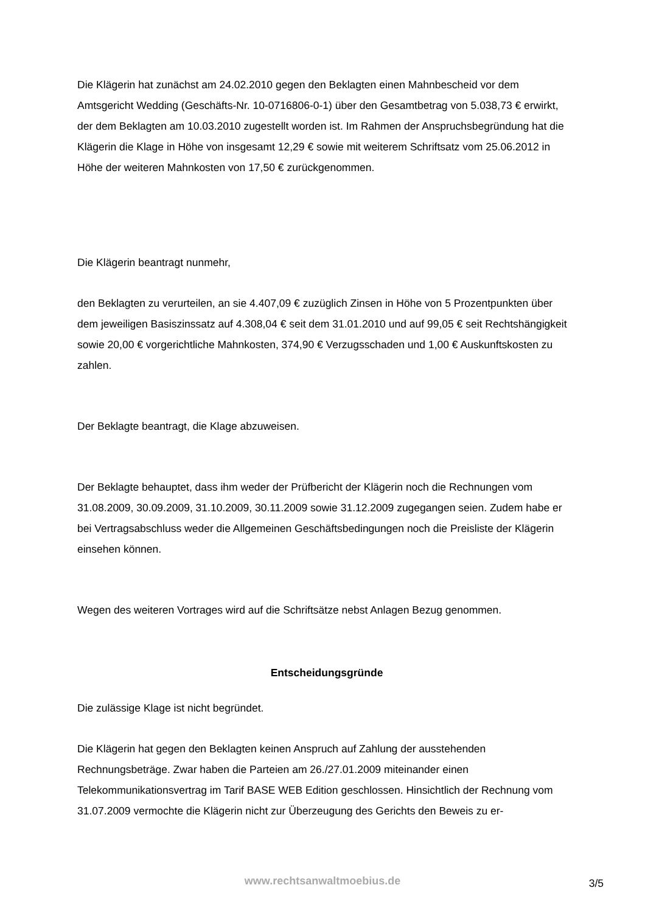Die Klägerin hat zunächst am 24.02.2010 gegen den Beklagten einen Mahnbescheid vor dem Amtsgericht Wedding (Geschäfts-Nr. 10-0716806-0-1) über den Gesamtbetrag von 5.038,73 € erwirkt, der dem Beklagten am 10.03.2010 zugestellt worden ist. Im Rahmen der Anspruchsbegründung hat die Klägerin die Klage in Höhe von insgesamt 12,29 € sowie mit weiterem Schriftsatz vom 25.06.2012 in Höhe der weiteren Mahnkosten von 17,50 € zurückgenommen.
Die Klägerin beantragt nunmehr,
den Beklagten zu verurteilen, an sie 4.407,09 € zuzüglich Zinsen in Höhe von 5 Prozentpunkten über dem jeweiligen Basiszinssatz auf 4.308,04 € seit dem 31.01.2010 und auf 99,05 € seit Rechtshängigkeit sowie 20,00 € vorgerichtliche Mahnkosten, 374,90 € Verzugsschaden und 1,00 € Auskunftskosten zu zahlen.
Der Beklagte beantragt, die Klage abzuweisen.
Der Beklagte behauptet, dass ihm weder der Prüfbericht der Klägerin noch die Rechnungen vom 31.08.2009, 30.09.2009, 31.10.2009, 30.11.2009 sowie 31.12.2009 zugegangen seien. Zudem habe er bei Vertragsabschluss weder die Allgemeinen Geschäftsbedingungen noch die Preisliste der Klägerin einsehen können.
Wegen des weiteren Vortrages wird auf die Schriftsätze nebst Anlagen Bezug genommen.
Entscheidungsgründe
Die zulässige Klage ist nicht begründet.
Die Klägerin hat gegen den Beklagten keinen Anspruch auf Zahlung der ausstehenden Rechnungsbeträge. Zwar haben die Parteien am 26./27.01.2009 miteinander einen Telekommunikationsvertrag im Tarif BASE WEB Edition geschlossen. Hinsichtlich der Rechnung vom 31.07.2009 vermochte die Klägerin nicht zur Überzeugung des Gerichts den Beweis zu er-
www.rechtsanwaltmoebius.de
3/5